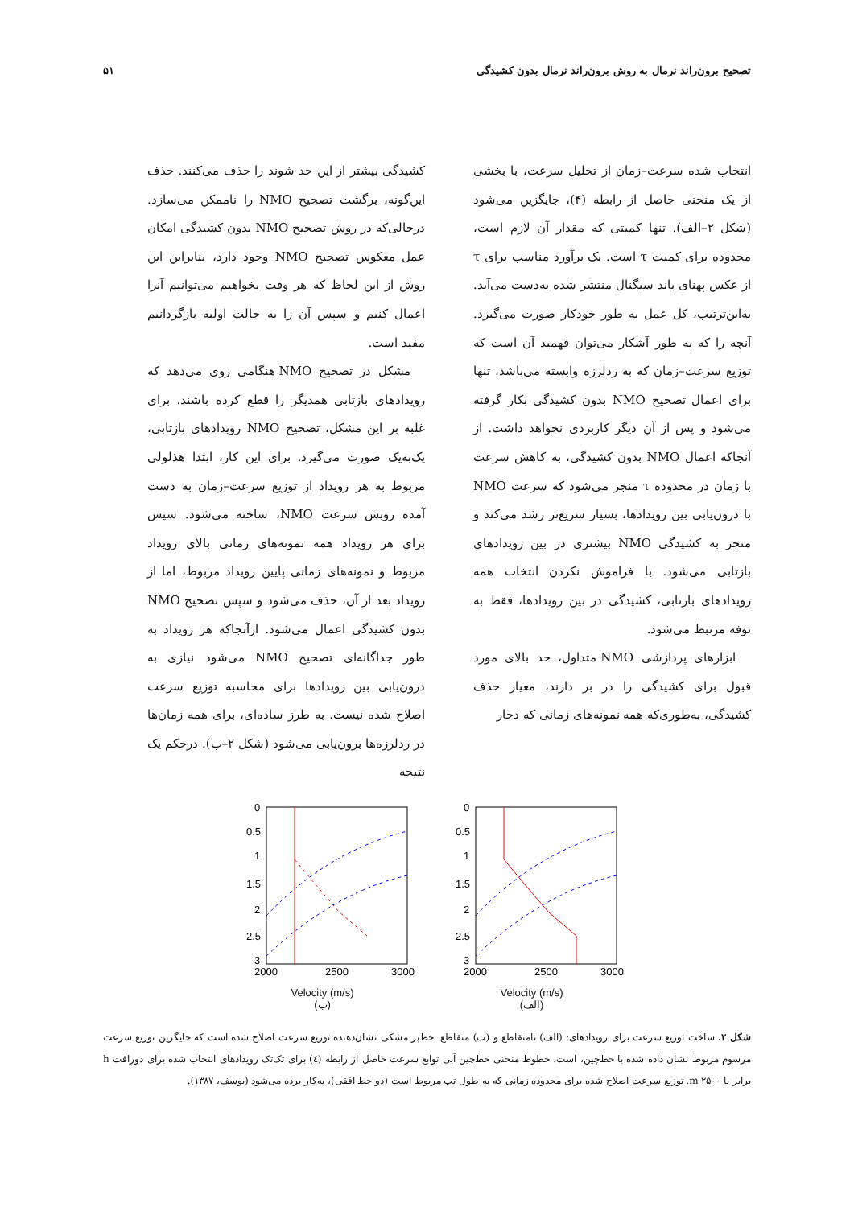تصحیح برون‌راند نرمال به روش برون‌راند نرمال بدون کشیدگی ۵۱
انتخاب شده سرعت–زمان از تحلیل سرعت، با بخشی از یک منحنی حاصل از رابطه (۴)، جایگزین می‌شود (شکل ۲–الف). تنها کمیتی که مقدار آن لازم است، محدوده برای کمیت τ است. یک برآورد مناسب برای τ از عکس پهنای باند سیگنال منتشر شده به‌دست می‌آید. به‌این‌ترتیب، کل عمل به طور خودکار صورت می‌گیرد. آنچه را که به طور آشکار می‌توان فهمید آن است که توزیع سرعت–زمان که به ردلرزه وابسته می‌باشد، تنها برای اعمال تصحیح NMO بدون کشیدگی بکار گرفته می‌شود و پس از آن دیگر کاربردی نخواهد داشت. از آنجاکه اعمال NMO بدون کشیدگی، به کاهش سرعت با زمان در محدوده τ منجر می‌شود که سرعت NMO با درون‌یابی بین رویدادها، بسیار سریع‌تر رشد می‌کند و منجر به کشیدگی NMO بیشتری در بین رویدادهای بازتابی می‌شود. با فراموش نکردن انتخاب همه رویدادهای بازتابی، کشیدگی در بین رویدادها، فقط به نوفه مرتبط می‌شود.
ابزارهای پردازشی NMO متداول، حد بالای مورد قبول برای کشیدگی را در بر دارند، معیار حذف کشیدگی، به‌طوری‌که همه نمونه‌های زمانی که دچار
کشیدگی بیشتر از این حد شوند را حذف می‌کنند. حذف این‌گونه، برگشت تصحیح NMO را ناممکن می‌سازد. درحالی‌که در روش تصحیح NMO بدون کشیدگی امکان عمل معکوس تصحیح NMO وجود دارد، بنابراین این روش از این لحاظ که هر وقت بخواهیم می‌توانیم آنرا اعمال کنیم و سپس آن را به حالت اولیه بازگردانیم مفید است.
مشکل در تصحیح NMO هنگامی روی می‌دهد که رویدادهای بازتابی همدیگر را قطع کرده باشند. برای غلبه بر این مشکل، تصحیح NMO رویدادهای بازتابی، یک‌به‌یک صورت می‌گیرد. برای این کار، ابتدا هذلولی مربوط به هر رویداد از توزیع سرعت–زمان به دست آمده روبش سرعت NMO، ساخته می‌شود. سپس برای هر رویداد همه نمونه‌های زمانی بالای رویداد مربوط و نمونه‌های زمانی پایین رویداد مربوط، اما از رویداد بعد از آن، حذف می‌شود و سپس تصحیح NMO بدون کشیدگی اعمال می‌شود. ازآنجاکه هر رویداد به طور جداگانه‌ای تصحیح NMO می‌شود نیازی به درون‌یابی بین رویدادها برای محاسبه توزیع سرعت اصلاح شده نیست. به طرز ساده‌ای، برای همه زمان‌ها در ردلرزه‌ها برون‌یابی می‌شود (شکل ۲–ب). درحکم یک نتیجه
0
0.5
1
1.5
2
2.5
3
2000
2500
3000
Velocity (m/s)
(ب)
0
0.5
1
1.5
2
2.5
3
2000
2500
3000
Velocity (m/s)
(الف)
شکل ۲. ساخت توزیع سرعت برای رویدادهای: (الف) نامتقاطع و (ب) متقاطع. خط‌پر مشکی نشان‌دهنده توزیع سرعت اصلاح شده است که جایگزین توزیع سرعت مرسوم مربوط نشان داده شده با خط‌چین، است. خطوط منحنی خط‌چین آبی توابع سرعت حاصل از رابطه (٤) برای تک‌تک رویدادهای انتخاب شده برای دورافت h برابر با ۲۵۰۰ m. توزیع سرعت اصلاح شده برای محدوده زمانی که به طول تپ مربوط است (دو خط افقی)، به‌کار برده می‌شود (یوسف، ۱۳۸۷).